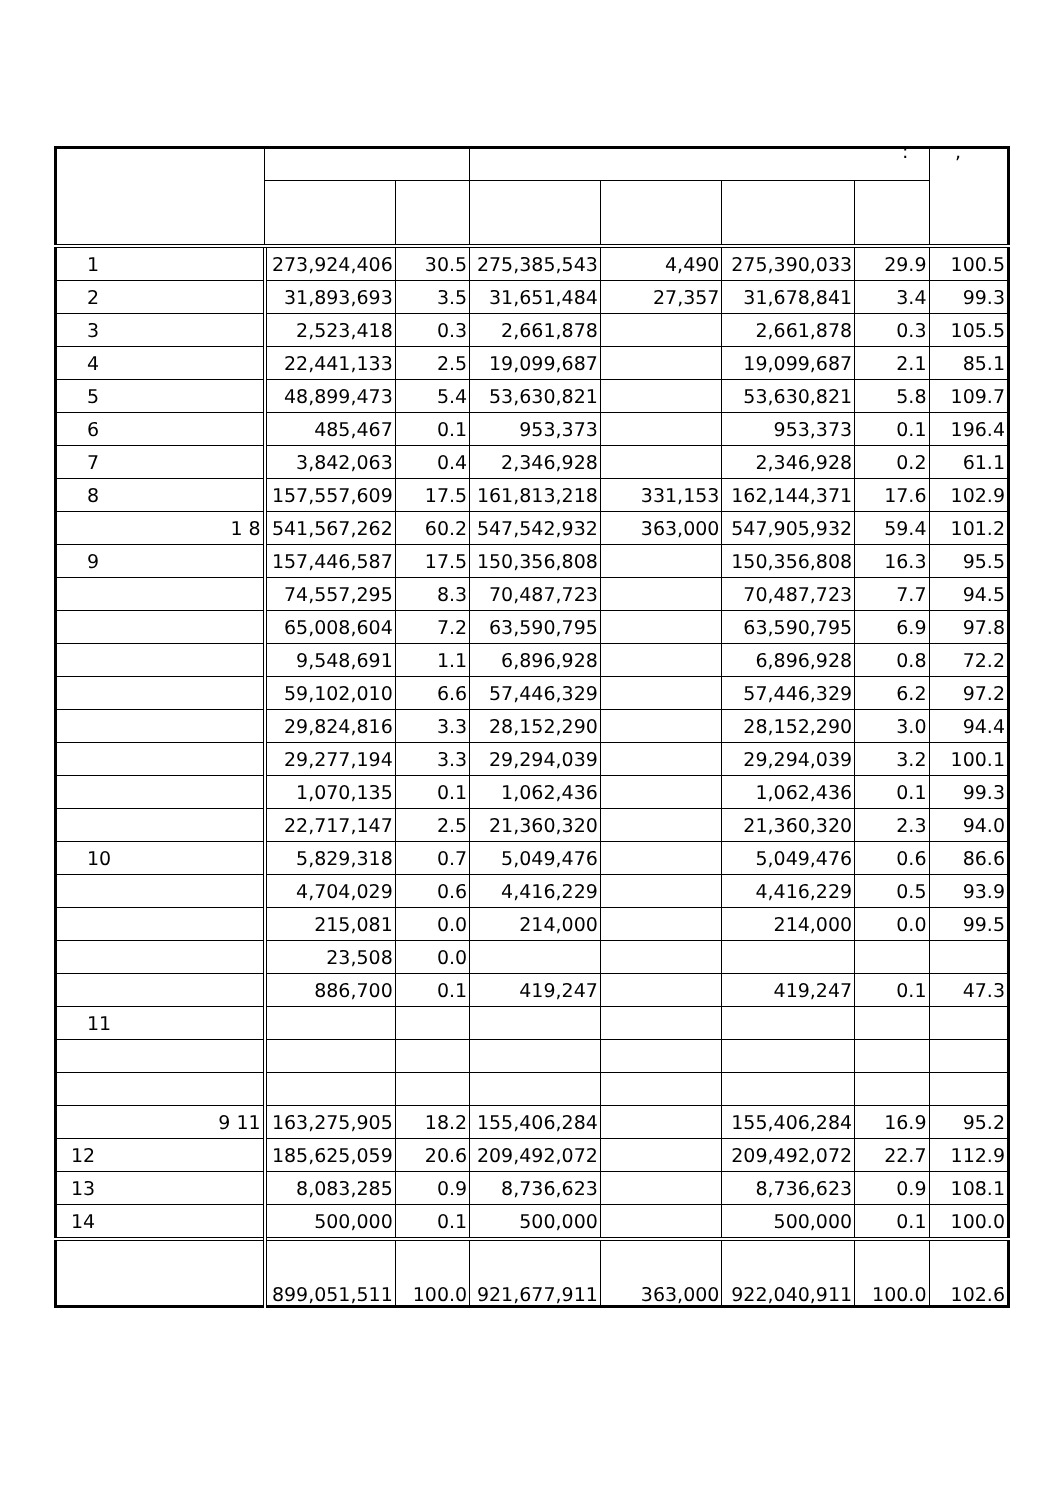:,
| 1 | 273,924,406 | 30.5 | 275,385,543 | 4,490 | 275,390,033 | 29.9 | 100.5 |
| 2 | 31,893,693 | 3.5 | 31,651,484 | 27,357 | 31,678,841 | 3.4 | 99.3 |
| 3 | 2,523,418 | 0.3 | 2,661,878 | | 2,661,878 | 0.3 | 105.5 |
| 4 | 22,441,133 | 2.5 | 19,099,687 | | 19,099,687 | 2.1 | 85.1 |
| 5 | 48,899,473 | 5.4 | 53,630,821 | | 53,630,821 | 5.8 | 109.7 |
| 6 | 485,467 | 0.1 | 953,373 | | 953,373 | 0.1 | 196.4 |
| 7 | 3,842,063 | 0.4 | 2,346,928 | | 2,346,928 | 0.2 | 61.1 |
| 8 | 157,557,609 | 17.5 | 161,813,218 | 331,153 | 162,144,371 | 17.6 | 102.9 |
| 1 8 | 541,567,262 | 60.2 | 547,542,932 | 363,000 | 547,905,932 | 59.4 | 101.2 |
| 9 | 157,446,587 | 17.5 | 150,356,808 | | 150,356,808 | 16.3 | 95.5 |
| | 74,557,295 | 8.3 | 70,487,723 | | 70,487,723 | 7.7 | 94.5 |
| | 65,008,604 | 7.2 | 63,590,795 | | 63,590,795 | 6.9 | 97.8 |
| | 9,548,691 | 1.1 | 6,896,928 | | 6,896,928 | 0.8 | 72.2 |
| | 59,102,010 | 6.6 | 57,446,329 | | 57,446,329 | 6.2 | 97.2 |
| | 29,824,816 | 3.3 | 28,152,290 | | 28,152,290 | 3.0 | 94.4 |
| | 29,277,194 | 3.3 | 29,294,039 | | 29,294,039 | 3.2 | 100.1 |
| | 1,070,135 | 0.1 | 1,062,436 | | 1,062,436 | 0.1 | 99.3 |
| | 22,717,147 | 2.5 | 21,360,320 | | 21,360,320 | 2.3 | 94.0 |
| 10 | 5,829,318 | 0.7 | 5,049,476 | | 5,049,476 | 0.6 | 86.6 |
| | 4,704,029 | 0.6 | 4,416,229 | | 4,416,229 | 0.5 | 93.9 |
| | 215,081 | 0.0 | 214,000 | | 214,000 | 0.0 | 99.5 |
| | 23,508 | 0.0 | | | | | |
| | 886,700 | 0.1 | 419,247 | | 419,247 | 0.1 | 47.3 |
| 11 | | | | | | | |
| 9 11 | 163,275,905 | 18.2 | 155,406,284 | | 155,406,284 | 16.9 | 95.2 |
| 12 | 185,625,059 | 20.6 | 209,492,072 | | 209,492,072 | 22.7 | 112.9 |
| 13 | 8,083,285 | 0.9 | 8,736,623 | | 8,736,623 | 0.9 | 108.1 |
| 14 | 500,000 | 0.1 | 500,000 | | 500,000 | 0.1 | 100.0 |
| | 899,051,511 | 100.0 | 921,677,911 | 363,000 | 922,040,911 | 100.0 | 102.6 |